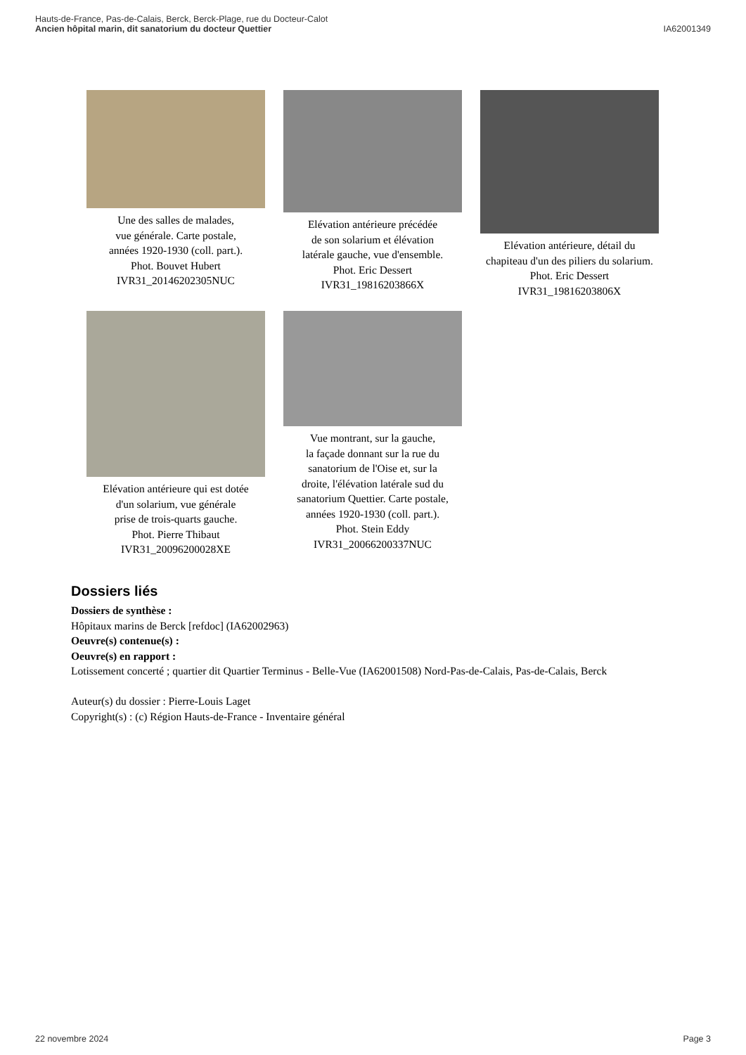Hauts-de-France, Pas-de-Calais, Berck, Berck-Plage, rue du Docteur-Calot
Ancien hôpital marin, dit sanatorium du docteur Quettier
IA62001349
Une des salles de malades,
vue générale. Carte postale,
années 1920-1930 (coll. part.).
Phot. Bouvet Hubert
IVR31_20146202305NUC
Elévation antérieure précédée
de son solarium et élévation
latérale gauche, vue d'ensemble.
Phot. Eric Dessert
IVR31_19816203866X
Elévation antérieure, détail du
chapiteau d'un des piliers du solarium.
Phot. Eric Dessert
IVR31_19816203806X
Elévation antérieure qui est dotée
d'un solarium, vue générale
prise de trois-quarts gauche.
Phot. Pierre Thibaut
IVR31_20096200028XE
Vue montrant, sur la gauche,
la façade donnant sur la rue du
sanatorium de l'Oise et, sur la
droite, l'élévation latérale sud du
sanatorium Quettier. Carte postale,
années 1920-1930 (coll. part.).
Phot. Stein Eddy
IVR31_20066200337NUC
Dossiers liés
Dossiers de synthèse :
Hôpitaux marins de Berck [refdoc] (IA62002963)
Oeuvre(s) contenue(s) :
Oeuvre(s) en rapport :
Lotissement concerté ; quartier dit Quartier Terminus - Belle-Vue (IA62001508) Nord-Pas-de-Calais, Pas-de-Calais, Berck
Auteur(s) du dossier : Pierre-Louis Laget
Copyright(s) : (c) Région Hauts-de-France - Inventaire général
22 novembre 2024 Page 3